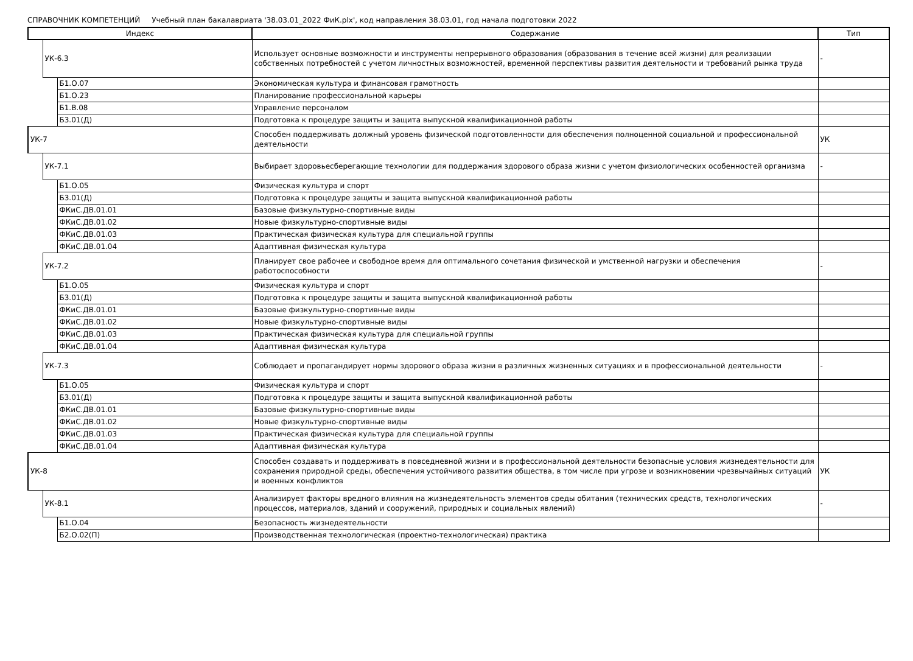СПРАВОЧНИК КОМПЕТЕНЦИЙ Учебный план бакалавриата '38.03.01_2022 ФиК.plx', код направления 38.03.01, год начала подготовки 2022
| Индекс | | | Содержание | Тип |
| --- | --- | --- | --- | --- |
| | УК-6.3 | | Использует основные возможности и инструменты непрерывного образования (образования в течение всей жизни) для реализации собственных потребностей с учетом личностных возможностей, временной перспективы развития деятельности и требований рынка труда | - |
| | | Б1.О.07 | Экономическая культура и финансовая грамотность | |
| | | Б1.О.23 | Планирование профессиональной карьеры | |
| | | Б1.В.08 | Управление персоналом | |
| | | Б3.01(Д) | Подготовка к процедуре защиты и защита выпускной квалификационной работы | |
| УК-7 | | | Способен поддерживать должный уровень физической подготовленности для обеспечения полноценной социальной и профессиональной деятельности | УК |
| | УК-7.1 | | Выбирает здоровьесберегающие технологии для поддержания здорового образа жизни с учетом физиологических особенностей организма | - |
| | | Б1.О.05 | Физическая культура и спорт | |
| | | Б3.01(Д) | Подготовка к процедуре защиты и защита выпускной квалификационной работы | |
| | | ФКиС.ДВ.01.01 | Базовые физкультурно-спортивные виды | |
| | | ФКиС.ДВ.01.02 | Новые физкультурно-спортивные виды | |
| | | ФКиС.ДВ.01.03 | Практическая физическая культура для специальной группы | |
| | | ФКиС.ДВ.01.04 | Адаптивная физическая культура | |
| | УК-7.2 | | Планирует свое рабочее и свободное время для оптимального сочетания физической и умственной нагрузки и обеспечения работоспособности | - |
| | | Б1.О.05 | Физическая культура и спорт | |
| | | Б3.01(Д) | Подготовка к процедуре защиты и защита выпускной квалификационной работы | |
| | | ФКиС.ДВ.01.01 | Базовые физкультурно-спортивные виды | |
| | | ФКиС.ДВ.01.02 | Новые физкультурно-спортивные виды | |
| | | ФКиС.ДВ.01.03 | Практическая физическая культура для специальной группы | |
| | | ФКиС.ДВ.01.04 | Адаптивная физическая культура | |
| | УК-7.3 | | Соблюдает и пропагандирует нормы здорового образа жизни в различных жизненных ситуациях и в профессиональной деятельности | - |
| | | Б1.О.05 | Физическая культура и спорт | |
| | | Б3.01(Д) | Подготовка к процедуре защиты и защита выпускной квалификационной работы | |
| | | ФКиС.ДВ.01.01 | Базовые физкультурно-спортивные виды | |
| | | ФКиС.ДВ.01.02 | Новые физкультурно-спортивные виды | |
| | | ФКиС.ДВ.01.03 | Практическая физическая культура для специальной группы | |
| | | ФКиС.ДВ.01.04 | Адаптивная физическая культура | |
| УК-8 | | | Способен создавать и поддерживать в повседневной жизни и в профессиональной деятельности безопасные условия жизнедеятельности для сохранения природной среды, обеспечения устойчивого развития общества, в том числе при угрозе и возникновении чрезвычайных ситуаций и военных конфликтов | УК |
| | УК-8.1 | | Анализирует факторы вредного влияния на жизнедеятельность элементов среды обитания (технических средств, технологических процессов, материалов, зданий и сооружений, природных и социальных явлений) | - |
| | | Б1.О.04 | Безопасность жизнедеятельности | |
| | | Б2.О.02(П) | Производственная технологическая (проектно-технологическая) практика | |